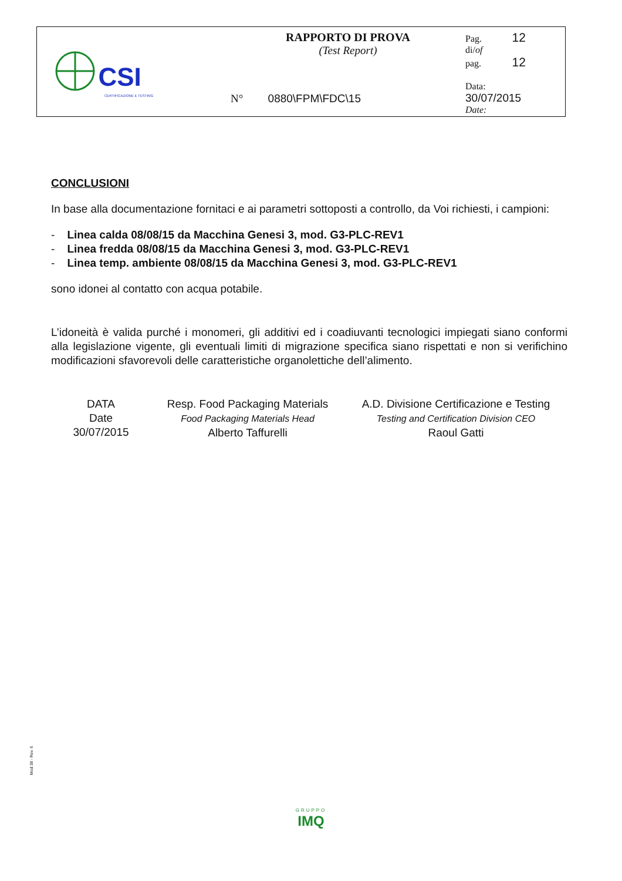| CSI CERTIFICAZIONE E TESTING | RAPPORTO DI PROVA (Test Report) N° 0880\FPM\FDC\15 | Pag. 12 di/ of pag. 12 Data: 30/07/2015 Date: |
CONCLUSIONI
In base alla documentazione fornitaci e ai parametri sottoposti a controllo, da Voi richiesti, i campioni:
- Linea calda 08/08/15 da Macchina Genesi 3, mod. G3-PLC-REV1
- Linea fredda 08/08/15 da Macchina Genesi 3, mod. G3-PLC-REV1
- Linea temp. ambiente 08/08/15 da Macchina Genesi 3, mod. G3-PLC-REV1
sono idonei al contatto con acqua potabile.
L’idoneità è valida purché i monomeri, gli additivi ed i coadiuvanti tecnologici impiegati siano conformi alla legislazione vigente, gli eventuali limiti di migrazione specifica siano rispettati e non si verifichino modificazioni sfavorevoli delle caratteristiche organolettiche dell’alimento.
DATA
Date
30/07/2015
Resp. Food Packaging Materials
Food Packaging Materials Head
Alberto Taffurelli
A.D. Divisione Certificazione e Testing
Testing and Certification Division CEO
Raoul Gatti
Mod 38 - Rev. 6
GRUPPO
IMQ